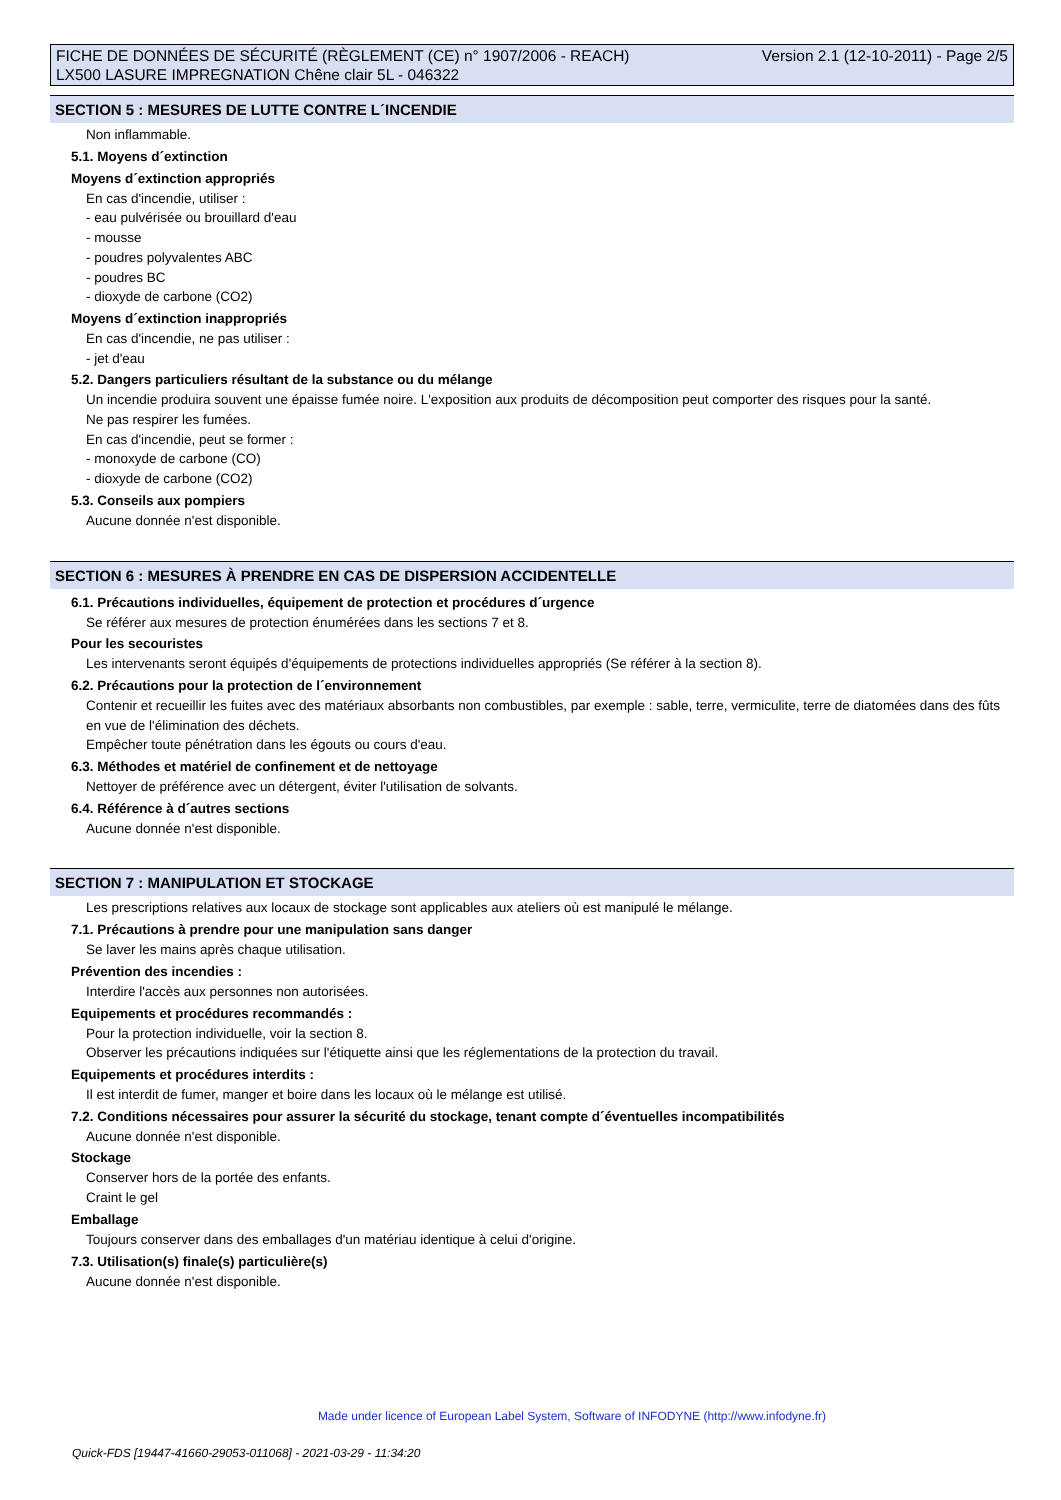FICHE DE DONNÉES DE SÉCURITÉ (RÈGLEMENT (CE) n° 1907/2006 - REACH)
LX500 LASURE IMPREGNATION Chêne clair 5L - 046322
Version 2.1 (12-10-2011) - Page 2/5
SECTION 5 : MESURES DE LUTTE CONTRE L´INCENDIE
Non inflammable.
5.1. Moyens d´extinction
Moyens d´extinction appropriés
En cas d'incendie, utiliser :
- eau pulvérisée ou brouillard d'eau
- mousse
- poudres polyvalentes ABC
- poudres BC
- dioxyde de carbone (CO2)
Moyens d´extinction inappropriés
En cas d'incendie, ne pas utiliser :
- jet d'eau
5.2. Dangers particuliers résultant de la substance ou du mélange
Un incendie produira souvent une épaisse fumée noire. L'exposition aux produits de décomposition peut comporter des risques pour la santé.
Ne pas respirer les fumées.
En cas d'incendie, peut se former :
- monoxyde de carbone (CO)
- dioxyde de carbone (CO2)
5.3. Conseils aux pompiers
Aucune donnée n'est disponible.
SECTION 6 : MESURES À PRENDRE EN CAS DE DISPERSION ACCIDENTELLE
6.1. Précautions individuelles, équipement de protection et procédures d´urgence
Se référer aux mesures de protection énumérées dans les sections 7 et 8.
Pour les secouristes
Les intervenants seront équipés d'équipements de protections individuelles appropriés (Se référer à la section 8).
6.2. Précautions pour la protection de l´environnement
Contenir et recueillir les fuites avec des matériaux absorbants non combustibles, par exemple : sable, terre, vermiculite, terre de diatomées dans des fûts en vue de l'élimination des déchets.
Empêcher toute pénétration dans les égouts ou cours d'eau.
6.3. Méthodes et matériel de confinement et de nettoyage
Nettoyer de préférence avec un détergent, éviter l'utilisation de solvants.
6.4. Référence à d´autres sections
Aucune donnée n'est disponible.
SECTION 7 : MANIPULATION ET STOCKAGE
Les prescriptions relatives aux locaux de stockage sont applicables aux ateliers où est manipulé le mélange.
7.1. Précautions à prendre pour une manipulation sans danger
Se laver les mains après chaque utilisation.
Prévention des incendies :
Interdire l'accès aux personnes non autorisées.
Equipements et procédures recommandés :
Pour la protection individuelle, voir la section 8.
Observer les précautions indiquées sur l'étiquette ainsi que les réglementations de la protection du travail.
Equipements et procédures interdits :
Il est interdit de fumer, manger et boire dans les locaux où le mélange est utilisé.
7.2. Conditions nécessaires pour assurer la sécurité du stockage, tenant compte d´éventuelles incompatibilités
Aucune donnée n'est disponible.
Stockage
Conserver hors de la portée des enfants.
Craint le gel
Emballage
Toujours conserver dans des emballages d'un matériau identique à celui d'origine.
7.3. Utilisation(s) finale(s) particulière(s)
Aucune donnée n'est disponible.
Made under licence of European Label System, Software of INFODYNE (http://www.infodyne.fr)
Quick-FDS [19447-41660-29053-011068] - 2021-03-29 - 11:34:20